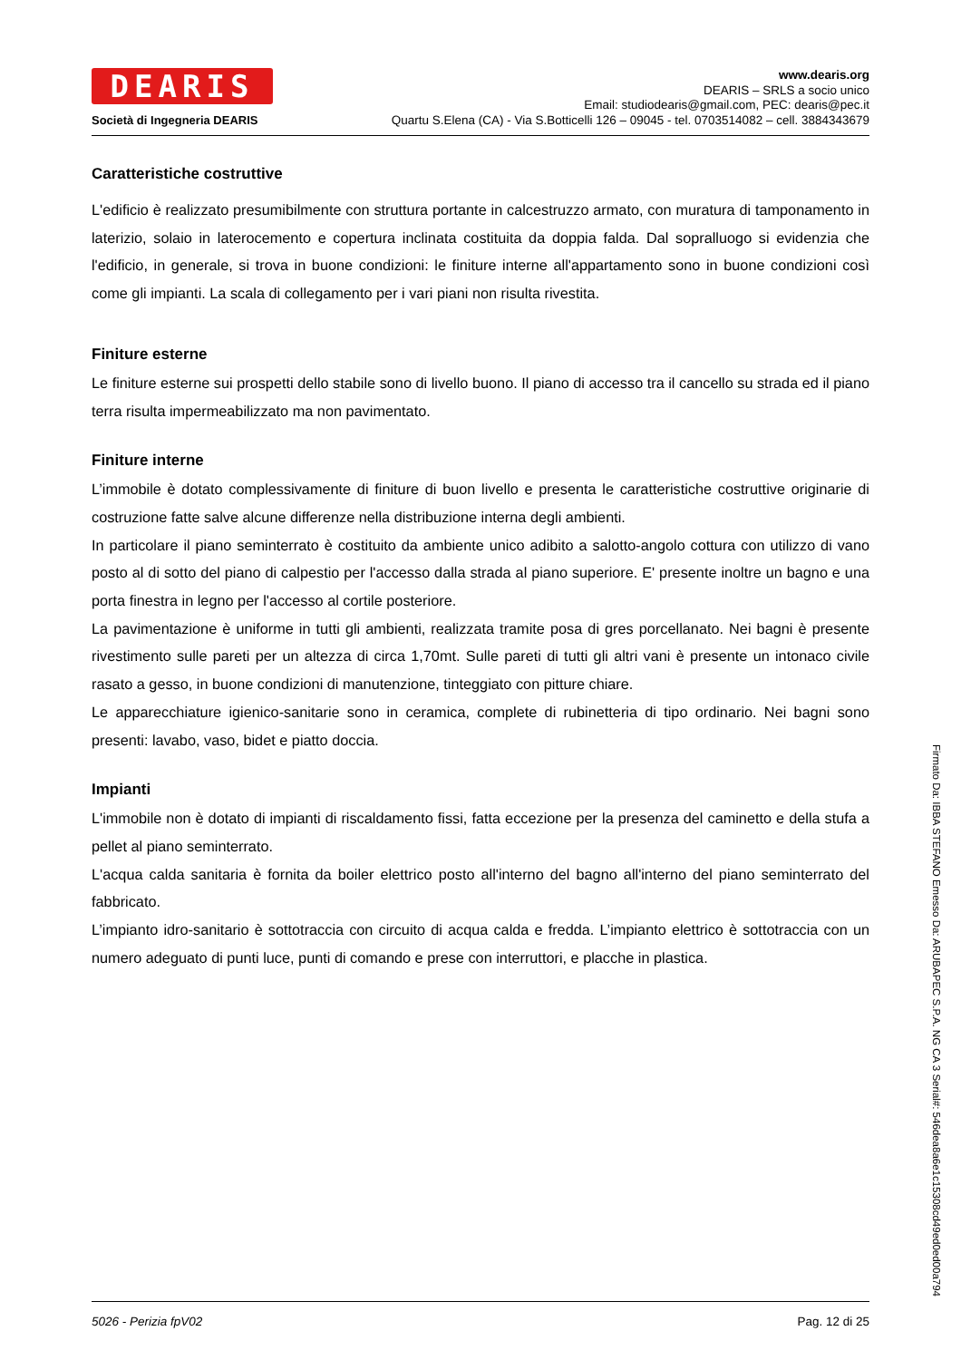DEARIS
Società di Ingegneria DEARIS
www.dearis.org
DEARIS – SRLS a socio unico
Email: studiodearis@gmail.com, PEC: dearis@pec.it
Quartu S.Elena (CA) - Via S.Botticelli 126 – 09045 - tel. 0703514082 – cell. 3884343679
Caratteristiche costruttive
L'edificio è realizzato presumibilmente con struttura portante in calcestruzzo armato, con muratura di tamponamento in laterizio, solaio in laterocemento e copertura inclinata costituita da doppia falda. Dal sopralluogo si evidenzia che l'edificio, in generale, si trova in buone condizioni: le finiture interne all'appartamento sono in buone condizioni così come gli impianti. La scala di collegamento per i vari piani non risulta rivestita.
Finiture esterne
Le finiture esterne sui prospetti dello stabile sono di livello buono. Il piano di accesso tra il cancello su strada ed il piano terra risulta impermeabilizzato ma non pavimentato.
Finiture interne
L’immobile è dotato complessivamente di finiture di buon livello e presenta le caratteristiche costruttive originarie di costruzione fatte salve alcune differenze nella distribuzione interna degli ambienti.
In particolare il piano seminterrato è costituito da ambiente unico adibito a salotto-angolo cottura con utilizzo di vano posto al di sotto del piano di calpestio per l'accesso dalla strada al piano superiore. E' presente inoltre un bagno e una porta finestra in legno per l'accesso al cortile posteriore.
La pavimentazione è uniforme in tutti gli ambienti, realizzata tramite posa di gres porcellanato. Nei bagni è presente rivestimento sulle pareti per un altezza di circa 1,70mt. Sulle pareti di tutti gli altri vani è presente un intonaco civile rasato a gesso, in buone condizioni di manutenzione, tinteggiato con pitture chiare.
Le apparecchiature igienico-sanitarie sono in ceramica, complete di rubinetteria di tipo ordinario. Nei bagni sono presenti: lavabo, vaso, bidet e piatto doccia.
Impianti
L'immobile non è dotato di impianti di riscaldamento fissi, fatta eccezione per la presenza del caminetto e della stufa a pellet al piano seminterrato.
L'acqua calda sanitaria è fornita da boiler elettrico posto all'interno del bagno all'interno del piano seminterrato del fabbricato.
L’impianto idro-sanitario è sottotraccia con circuito di acqua calda e fredda. L’impianto elettrico è sottotraccia con un numero adeguato di punti luce, punti di comando e prese con interruttori, e placche in plastica.
5026 - Perizia fpV02 Pag. 12 di 25
Firmato Da: IBBA STEFANO Emesso Da: ARUBAPEC S.P.A. NG CA 3 Serial#: 546dea8a6e1c15308cd49ed0ed00a794